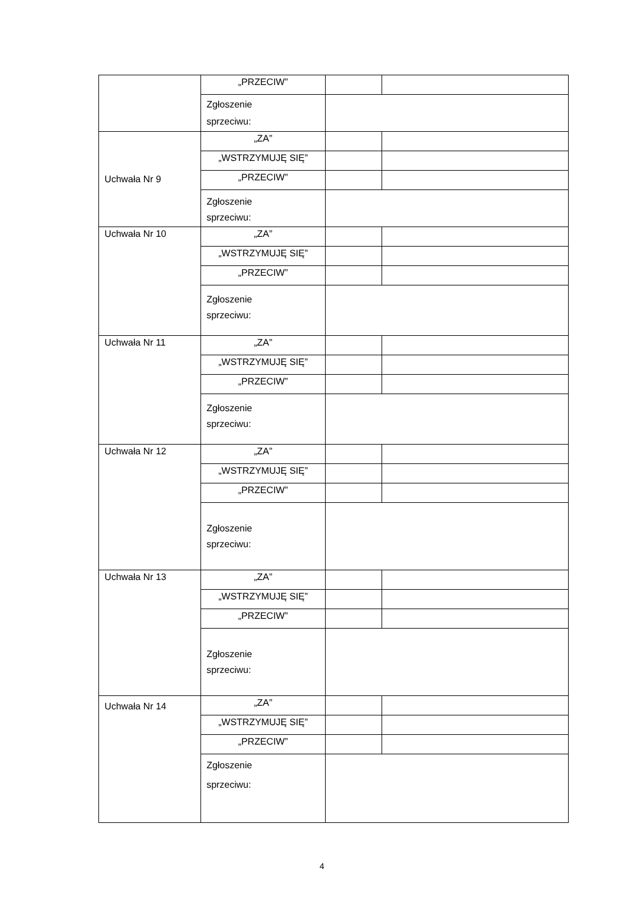| | „PRZECIW” | | |
| | Zgłoszenie sprzeciwu: | | |
| Uchwała Nr 9 | „ZA” | | |
| | „WSTRZYMUJĘ SIĘ” | | |
| | „PRZECIW” | | |
| | Zgłoszenie sprzeciwu: | | |
| Uchwała Nr 10 | „ZA” | | |
| | „WSTRZYMUJĘ SIĘ” | | |
| | „PRZECIW” | | |
| | Zgłoszenie sprzeciwu: | | |
| Uchwała Nr 11 | „ZA” | | |
| | „WSTRZYMUJĘ SIĘ” | | |
| | „PRZECIW” | | |
| | Zgłoszenie sprzeciwu: | | |
| Uchwała Nr 12 | „ZA” | | |
| | „WSTRZYMUJĘ SIĘ” | | |
| | „PRZECIW” | | |
| | Zgłoszenie sprzeciwu: | | |
| Uchwała Nr 13 | „ZA” | | |
| | „WSTRZYMUJĘ SIĘ” | | |
| | „PRZECIW” | | |
| | Zgłoszenie sprzeciwu: | | |
| Uchwała Nr 14 | „ZA” | | |
| | „WSTRZYMUJĘ SIĘ” | | |
| | „PRZECIW” | | |
| | Zgłoszenie sprzeciwu: | | |
4